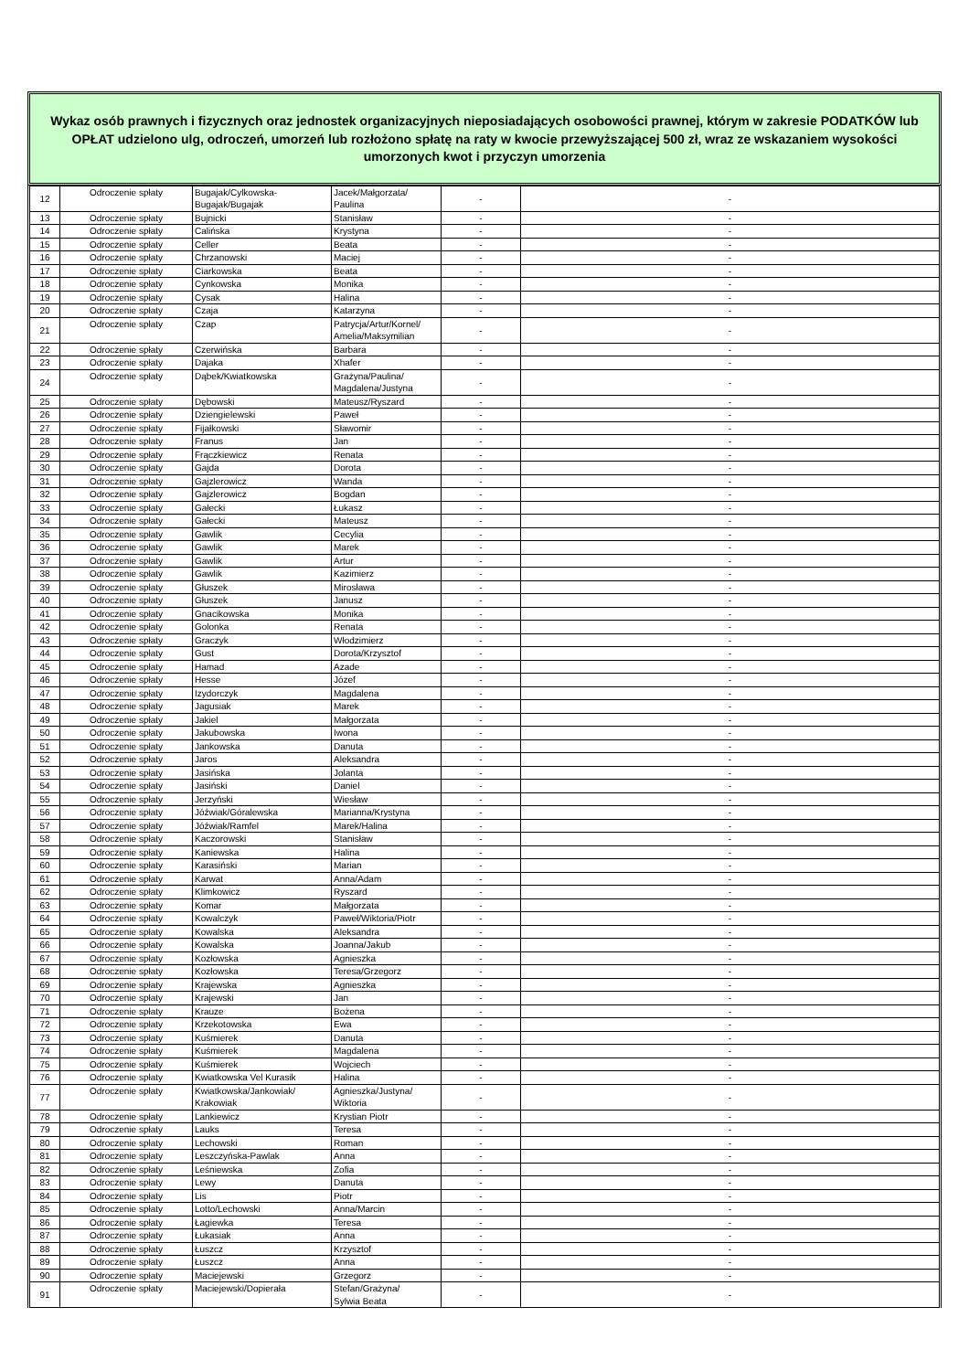Wykaz osób prawnych i fizycznych oraz jednostek organizacyjnych nieposiadających osobowości prawnej, którym w zakresie PODATKÓW lub OPŁAT udzielono ulg, odroczeń, umorzeń lub rozłożono spłatę na raty w kwocie przewyższającej 500 zł, wraz ze wskazaniem wysokości umorzonych kwot i przyczyn umorzenia
| 12 | Odroczenie spłaty | Bugajak/Cylkowska- Bugajak/Bugajak | Jacek/Małgorzata/ Paulina | - | - |
| 13 | Odroczenie spłaty | Bujnicki | Stanisław | - | - |
| 14 | Odroczenie spłaty | Calińska | Krystyna | - | - |
| 15 | Odroczenie spłaty | Celler | Beata | - | - |
| 16 | Odroczenie spłaty | Chrzanowski | Maciej | - | - |
| 17 | Odroczenie spłaty | Ciarkowska | Beata | - | - |
| 18 | Odroczenie spłaty | Cynkowska | Monika | - | - |
| 19 | Odroczenie spłaty | Cysak | Halina | - | - |
| 20 | Odroczenie spłaty | Czaja | Katarzyna | - | - |
| 21 | Odroczenie spłaty | Czap | Patrycja/Artur/Kornel/ Amelia/Maksymilian | - | - |
| 22 | Odroczenie spłaty | Czerwińska | Barbara | - | - |
| 23 | Odroczenie spłaty | Dajaka | Xhafer | - | - |
| 24 | Odroczenie spłaty | Dąbek/Kwiatkowska | Grażyna/Paulina/ Magdalena/Justyna | - | - |
| 25 | Odroczenie spłaty | Dębowski | Mateusz/Ryszard | - | - |
| 26 | Odroczenie spłaty | Dziengielewski | Paweł | - | - |
| 27 | Odroczenie spłaty | Fijałkowski | Sławomir | - | - |
| 28 | Odroczenie spłaty | Franus | Jan | - | - |
| 29 | Odroczenie spłaty | Frączkiewicz | Renata | - | - |
| 30 | Odroczenie spłaty | Gajda | Dorota | - | - |
| 31 | Odroczenie spłaty | Gajzlerowicz | Wanda | - | - |
| 32 | Odroczenie spłaty | Gajzlerowicz | Bogdan | - | - |
| 33 | Odroczenie spłaty | Gałecki | Łukasz | - | - |
| 34 | Odroczenie spłaty | Gałecki | Mateusz | - | - |
| 35 | Odroczenie spłaty | Gawlik | Cecylia | - | - |
| 36 | Odroczenie spłaty | Gawlik | Marek | - | - |
| 37 | Odroczenie spłaty | Gawlik | Artur | - | - |
| 38 | Odroczenie spłaty | Gawlik | Kazimierz | - | - |
| 39 | Odroczenie spłaty | Głuszek | Mirosława | - | - |
| 40 | Odroczenie spłaty | Głuszek | Janusz | - | - |
| 41 | Odroczenie spłaty | Gnacikowska | Monika | - | - |
| 42 | Odroczenie spłaty | Golonka | Renata | - | - |
| 43 | Odroczenie spłaty | Graczyk | Włodzimierz | - | - |
| 44 | Odroczenie spłaty | Gust | Dorota/Krzysztof | - | - |
| 45 | Odroczenie spłaty | Hamad | Azade | - | - |
| 46 | Odroczenie spłaty | Hesse | Józef | - | - |
| 47 | Odroczenie spłaty | Izydorczyk | Magdalena | - | - |
| 48 | Odroczenie spłaty | Jagusiak | Marek | - | - |
| 49 | Odroczenie spłaty | Jakiel | Małgorzata | - | - |
| 50 | Odroczenie spłaty | Jakubowska | Iwona | - | - |
| 51 | Odroczenie spłaty | Jankowska | Danuta | - | - |
| 52 | Odroczenie spłaty | Jaros | Aleksandra | - | - |
| 53 | Odroczenie spłaty | Jasińska | Jolanta | - | - |
| 54 | Odroczenie spłaty | Jasiński | Daniel | - | - |
| 55 | Odroczenie spłaty | Jerzyński | Wiesław | - | - |
| 56 | Odroczenie spłaty | Jóźwiak/Góralewska | Marianna/Krystyna | - | - |
| 57 | Odroczenie spłaty | Jóźwiak/Ramfel | Marek/Halina | - | - |
| 58 | Odroczenie spłaty | Kaczorowski | Stanisław | - | - |
| 59 | Odroczenie spłaty | Kaniewska | Halina | - | - |
| 60 | Odroczenie spłaty | Karasiński | Marian | - | - |
| 61 | Odroczenie spłaty | Karwat | Anna/Adam | - | - |
| 62 | Odroczenie spłaty | Klimkowicz | Ryszard | - | - |
| 63 | Odroczenie spłaty | Komar | Małgorzata | - | - |
| 64 | Odroczenie spłaty | Kowalczyk | Paweł/Wiktoria/Piotr | - | - |
| 65 | Odroczenie spłaty | Kowalska | Aleksandra | - | - |
| 66 | Odroczenie spłaty | Kowalska | Joanna/Jakub | - | - |
| 67 | Odroczenie spłaty | Kozłowska | Agnieszka | - | - |
| 68 | Odroczenie spłaty | Kozłowska | Teresa/Grzegorz | - | - |
| 69 | Odroczenie spłaty | Krajewska | Agnieszka | - | - |
| 70 | Odroczenie spłaty | Krajewski | Jan | - | - |
| 71 | Odroczenie spłaty | Krauze | Bożena | - | - |
| 72 | Odroczenie spłaty | Krzekotowska | Ewa | - | - |
| 73 | Odroczenie spłaty | Kuśmierek | Danuta | - | - |
| 74 | Odroczenie spłaty | Kuśmierek | Magdalena | - | - |
| 75 | Odroczenie spłaty | Kuśmierek | Wojciech | - | - |
| 76 | Odroczenie spłaty | Kwiatkowska Vel Kurasik | Halina | - | - |
| 77 | Odroczenie spłaty | Kwiatkowska/Jankowiak/ Krakowiak | Agnieszka/Justyna/ Wiktoria | - | - |
| 78 | Odroczenie spłaty | Lankiewicz | Krystian Piotr | - | - |
| 79 | Odroczenie spłaty | Lauks | Teresa | - | - |
| 80 | Odroczenie spłaty | Lechowski | Roman | - | - |
| 81 | Odroczenie spłaty | Leszczyńska-Pawlak | Anna | - | - |
| 82 | Odroczenie spłaty | Leśniewska | Zofia | - | - |
| 83 | Odroczenie spłaty | Lewy | Danuta | - | - |
| 84 | Odroczenie spłaty | Lis | Piotr | - | - |
| 85 | Odroczenie spłaty | Lotto/Lechowski | Anna/Marcin | - | - |
| 86 | Odroczenie spłaty | Łagiewka | Teresa | - | - |
| 87 | Odroczenie spłaty | Łukasiak | Anna | - | - |
| 88 | Odroczenie spłaty | Łuszcz | Krzysztof | - | - |
| 89 | Odroczenie spłaty | Łuszcz | Anna | - | - |
| 90 | Odroczenie spłaty | Maciejewski | Grzegorz | - | - |
| 91 | Odroczenie spłaty | Maciejewski/Dopierała | Stefan/Grażyna/ Sylwia Beata | - | - |